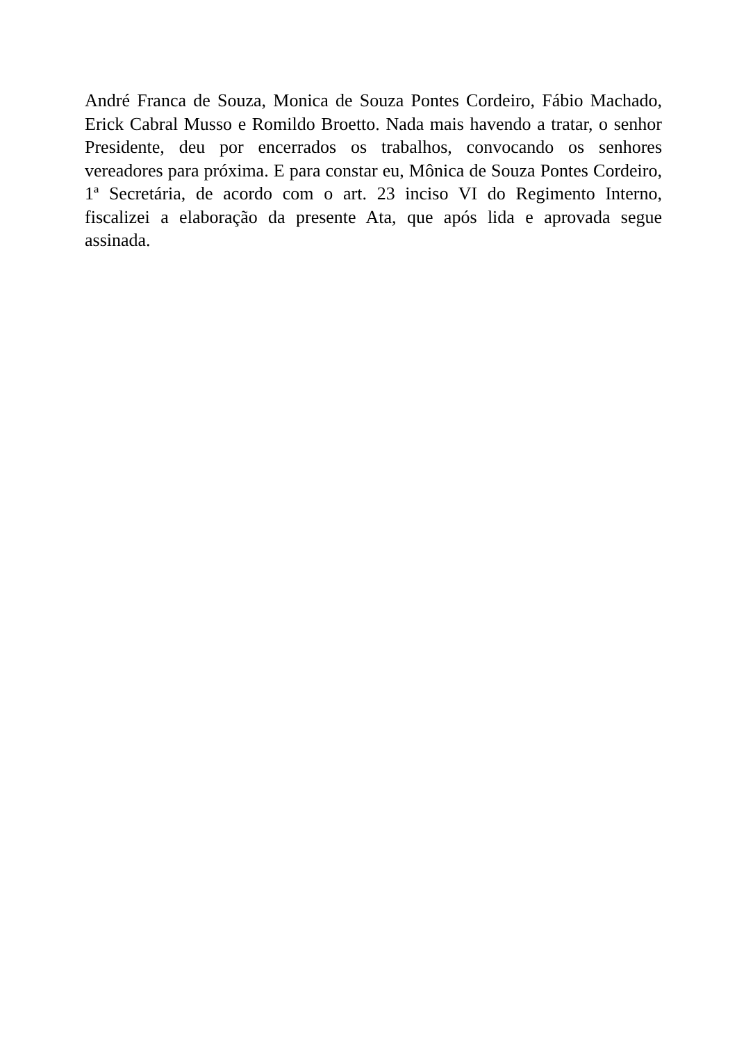André Franca de Souza, Monica de Souza Pontes Cordeiro, Fábio Machado, Erick Cabral Musso e Romildo Broetto. Nada mais havendo a tratar, o senhor Presidente, deu por encerrados os trabalhos, convocando os senhores vereadores para próxima. E para constar eu, Mônica de Souza Pontes Cordeiro, 1ª Secretária, de acordo com o art. 23 inciso VI do Regimento Interno, fiscalizei a elaboração da presente Ata, que após lida e aprovada segue assinada.